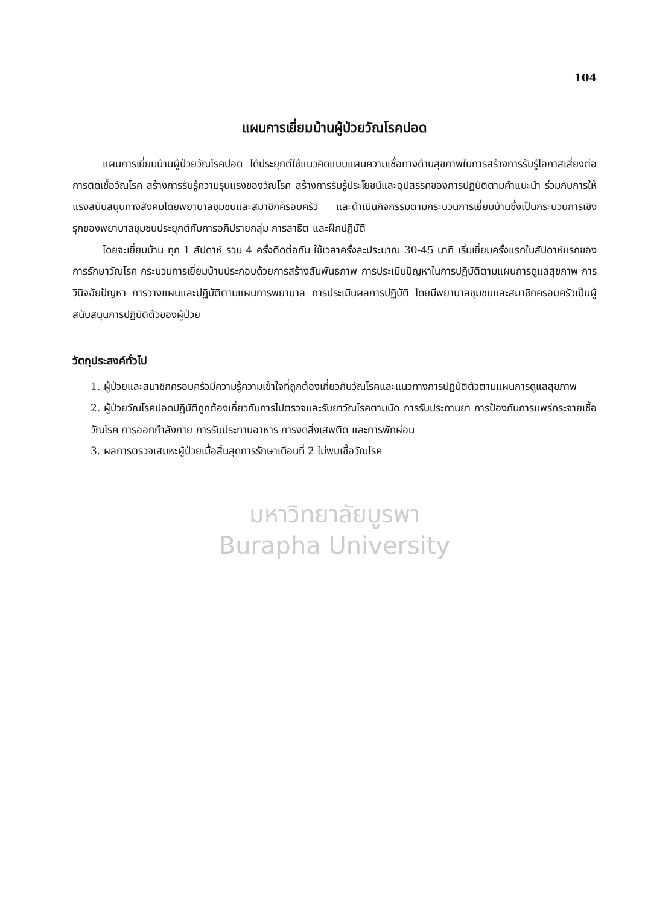104
แผนการเยี่ยมบ้านผู้ป่วยวัณโรคปอด
แผนการเยี่ยมบ้านผู้ป่วยวัณโรคปอด ได้ประยุกต์ใช้แนวคิดแบบแผนความเชื่อทางด้านสุขภาพในการสร้างการรับรู้โอกาสเสี่ยงต่อการติดเชื้อวัณโรค สร้างการรับรู้ความรุนแรงของวัณโรค สร้างการรับรู้ประโยชน์และอุปสรรคของการปฏิบัติตามคำแนะนำ ร่วมกับการให้แรงสนับสนุนทางสังคมโดยพยาบาลชุมชนและสมาชิกครอบครัว และดำเนินกิจกรรมตามกระบวนการเยี่ยมบ้านซึ่งเป็นกระบวนการเชิงรุกของพยาบาลชุมชนประยุกต์กับการอภิปรายกลุ่ม การสาธิต และฝึกปฏิบัติ
โดยจะเยี่ยมบ้าน ทุก 1 สัปดาห์ รวม 4 ครั้งติดต่อกัน ใช้เวลาครั้งละประมาณ 30-45 นาที เริ่มเยี่ยมครั้งแรกในสัปดาห์แรกของการรักษาวัณโรค กระบวนการเยี่ยมบ้านประกอบด้วยการสร้างสัมพันธภาพ การประเมินปัญหาในการปฏิบัติตามแผนการดูแลสุขภาพ การวินิจฉัยปัญหา การวางแผนและปฏิบัติตามแผนการพยาบาล การประเมินผลการปฏิบัติ โดยมีพยาบาลชุมชนและสมาชิกครอบครัวเป็นผู้สนับสนุนการปฏิบัติตัวของผู้ป่วย
วัตถุประสงค์ทั่วไป
1. ผู้ป่วยและสมาชิกครอบครัวมีความรู้ความเข้าใจที่ถูกต้องเกี่ยวกับวัณโรคและแนวทางการปฏิบัติตัวตามแผนการดูแลสุขภาพ
2. ผู้ป่วยวัณโรคปอดปฏิบัติถูกต้องเกี่ยวกับการไปตรวจและรับยาวัณโรคตามนัด การรับประทานยา การป้องกันการแพร่กระจายเชื้อวัณโรค การออกกำลังกาย การรับประทานอาหาร การงดสิ่งเสพติด และการพักผ่อน
3. ผลการตรวจเสมหะผู้ป่วยเมื่อสิ้นสุดการรักษาเดือนที่ 2 ไม่พบเชื้อวัณโรค
มหาวิทยาลัยบูรพา
Burapha University